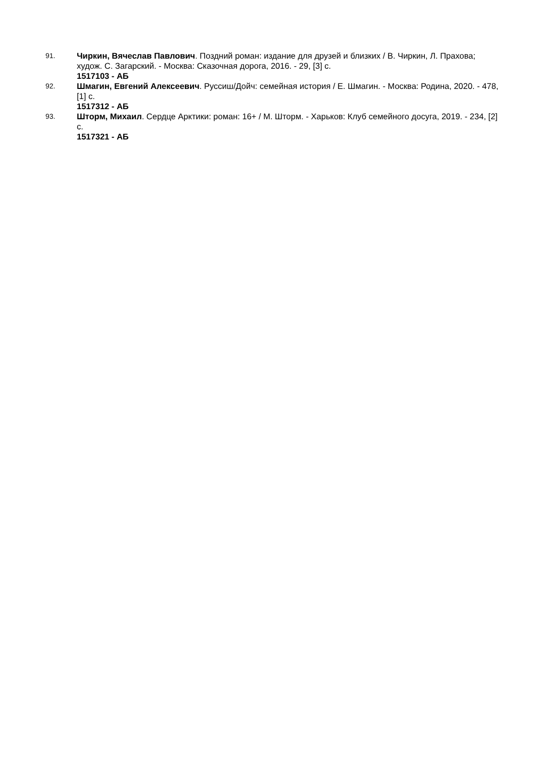91.
Чиркин, Вячеслав Павлович. Поздний роман: издание для друзей и близких / В. Чиркин, Л. Прахова; худож. С. Загарский. - Москва: Сказочная дорога, 2016. - 29, [3] с.
1517103 - АБ
92.
Шмагин, Евгений Алексеевич. Руссиш/Дойч: семейная история / Е. Шмагин. - Москва: Родина, 2020. - 478, [1] с.
1517312 - АБ
93.
Шторм, Михаил. Сердце Арктики: роман: 16+ / М. Шторм. - Харьков: Клуб семейного досуга, 2019. - 234, [2] с.
1517321 - АБ